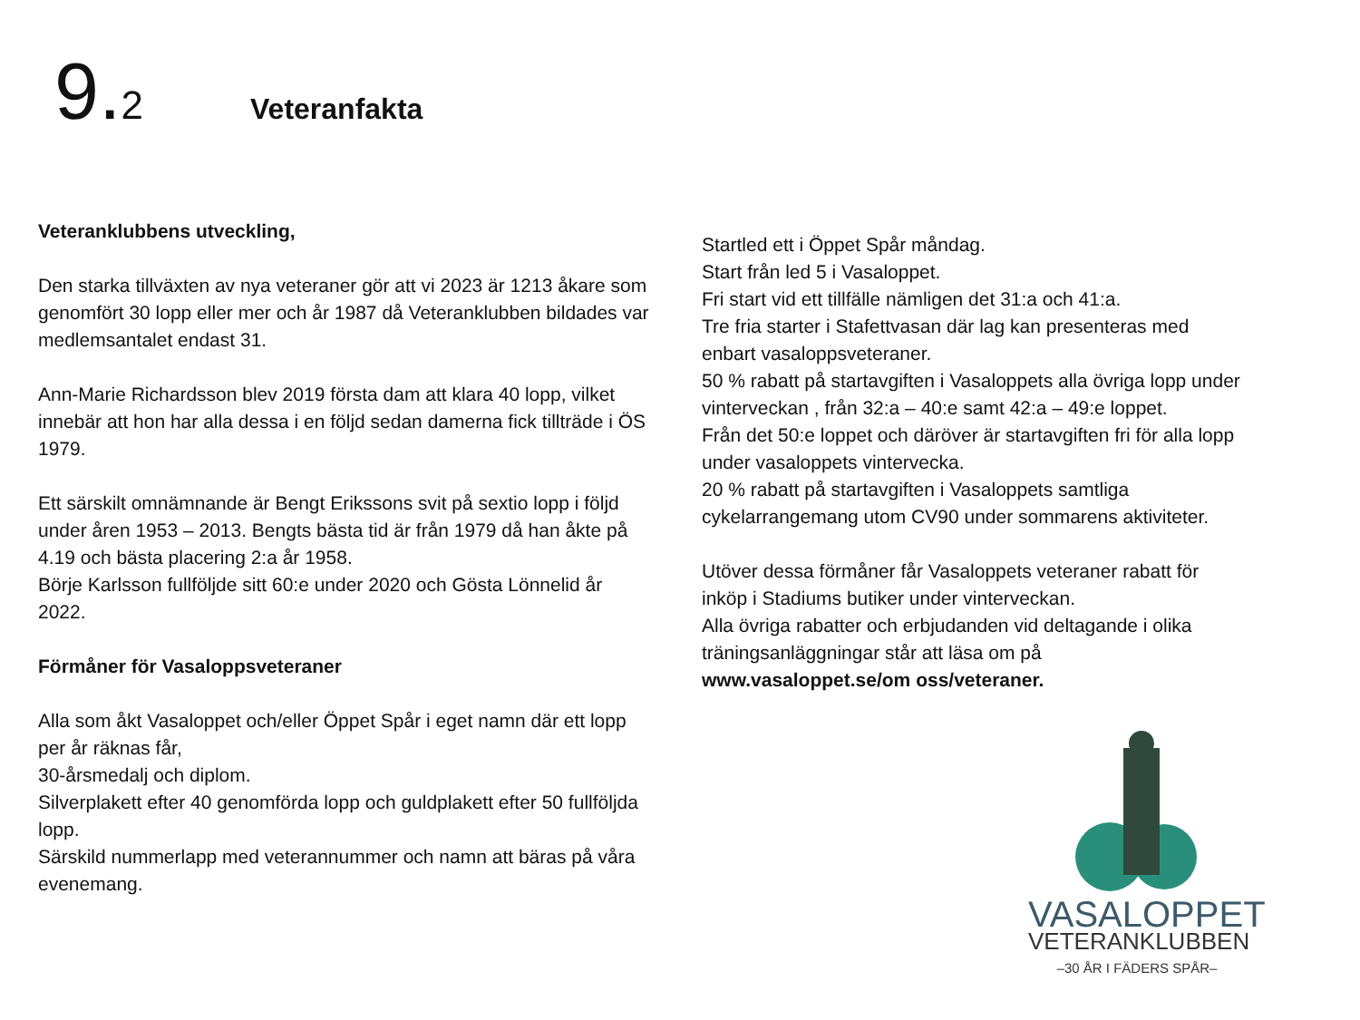9.2
Veteranfakta
Veteranklubbens utveckling,
Den starka tillväxten av nya veteraner gör att vi 2023 är 1213 åkare som genomfört 30 lopp eller mer och år 1987 då Veteranklubben bildades var medlemsantalet endast 31.
Ann-Marie Richardsson blev 2019 första dam att klara 40 lopp, vilket innebär att hon har alla dessa i en följd sedan damerna fick tillträde i ÖS 1979.
Ett särskilt omnämnande är Bengt Erikssons svit på sextio lopp i följd under åren 1953 – 2013. Bengts bästa tid är från 1979 då han åkte på 4.19 och bästa placering 2:a år 1958.
Börje Karlsson fullföljde sitt 60:e under 2020 och Gösta Lönnelid år 2022.
Förmåner för Vasaloppsveteraner
Alla som åkt Vasaloppet och/eller Öppet Spår i eget namn där ett lopp per år räknas får,
30-årsmedalj och diplom.
Silverplakett efter 40 genomförda lopp och guldplakett efter 50 fullföljda lopp.
Särskild nummerlapp med veterannummer och namn att bäras på våra evenemang.
Startled ett i Öppet Spår måndag.
Start från led 5 i Vasaloppet.
Fri start vid ett tillfälle nämligen det 31:a och 41:a.
Tre fria starter i Stafettvasan där lag kan presenteras med enbart vasaloppsveteraner.
50 % rabatt på startavgiften i Vasaloppets alla övriga lopp under vinterveckan , från 32:a – 40:e samt 42:a – 49:e loppet.
Från det 50:e loppet och däröver är startavgiften fri för alla lopp under vasaloppets vintervecka.
20 % rabatt på startavgiften i Vasaloppets samtliga cykelarrangemang utom CV90 under sommarens aktiviteter.
Utöver dessa förmåner får Vasaloppets veteraner rabatt för inköp i Stadiums butiker under vinterveckan.
Alla övriga rabatter och erbjudanden vid deltagande i olika träningsanläggningar står att läsa om på
www.vasaloppet.se/om oss/veteraner.
VASALOPPET
VETERANKLUBBEN
–30 ÅR I FÄDERS SPÅR–